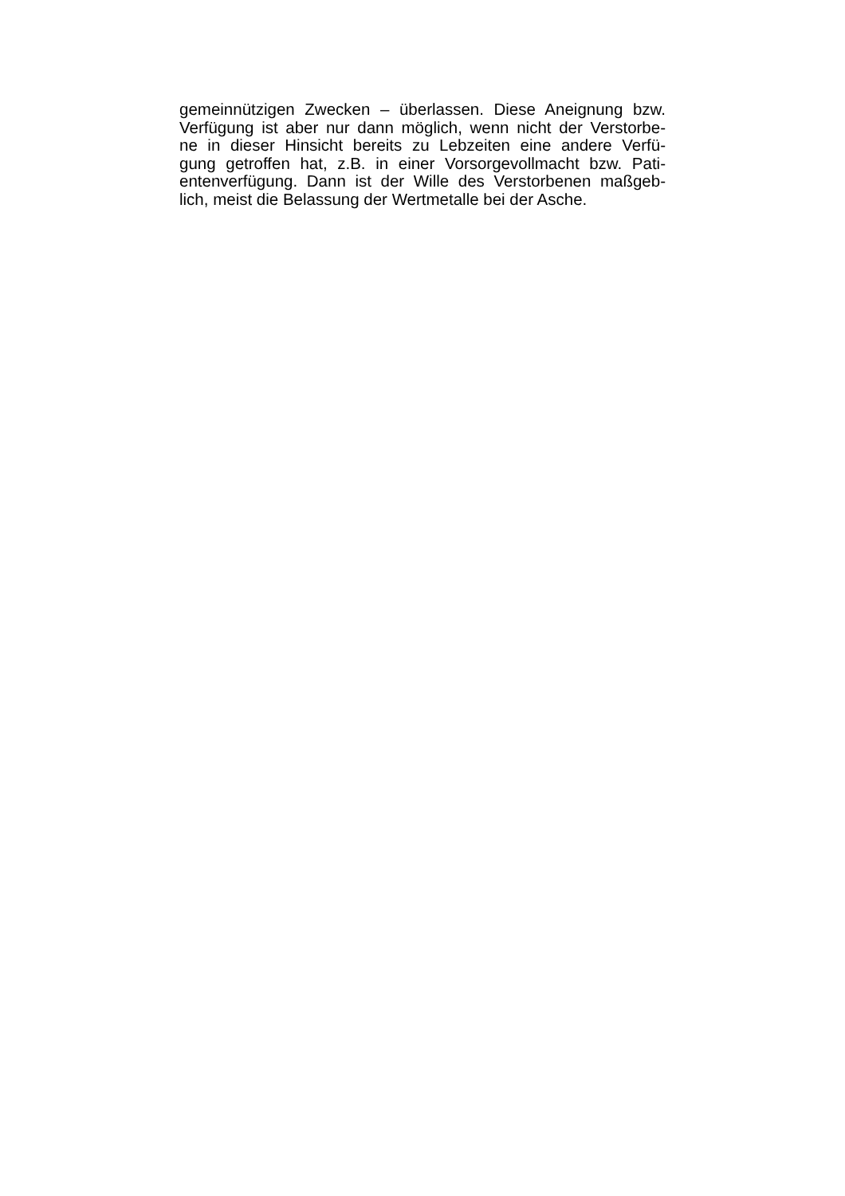gemeinnützigen Zwecken – überlassen. Diese Aneignung bzw.
Verfügung ist aber nur dann möglich, wenn nicht der Verstorbe-
ne in dieser Hinsicht bereits zu Lebzeiten eine andere Verfü-
gung getroffen hat, z.B. in einer Vorsorgevollmacht bzw. Pati-
entenverfügung. Dann ist der Wille des Verstorbenen maßgeb-
lich, meist die Belassung der Wertmetalle bei der Asche.